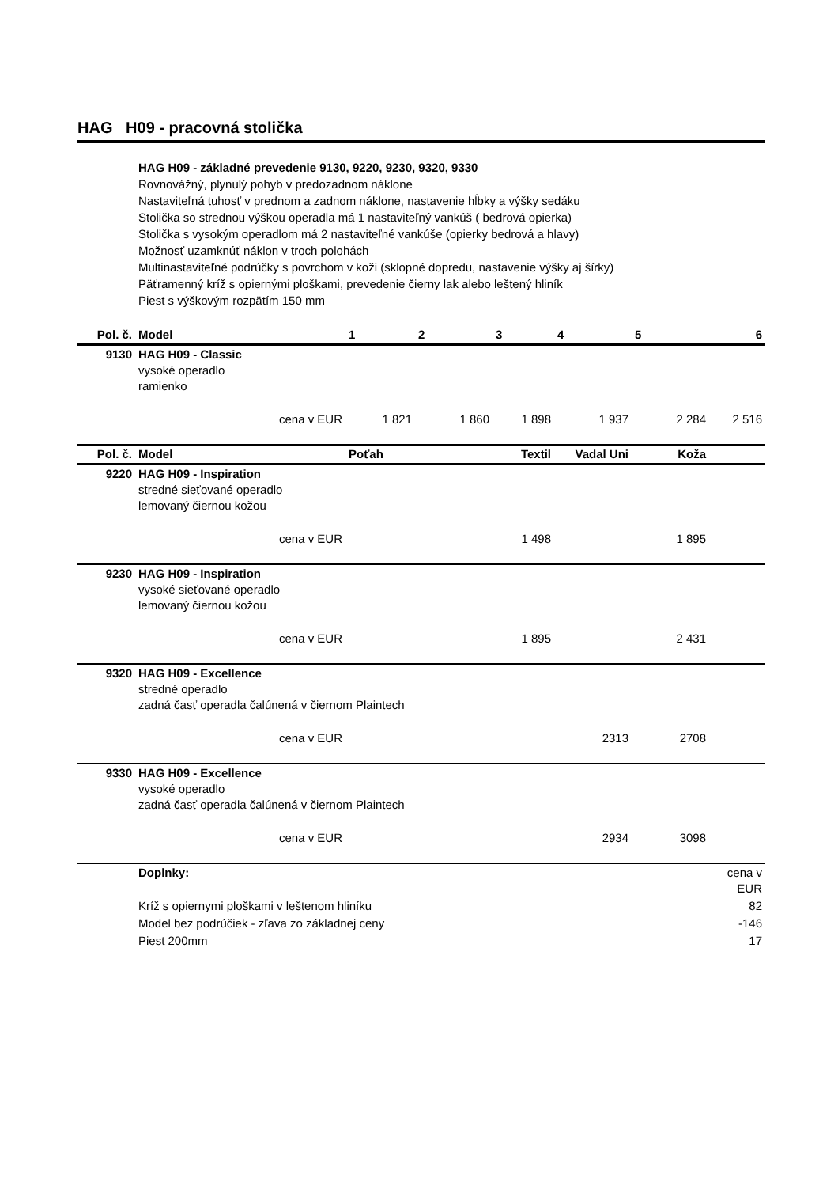HAG H09 - pracovná stolička
HAG H09 - základné prevedenie 9130, 9220, 9230, 9320, 9330
Rovnovážný, plynulý pohyb v predozadnom náklone
Nastaviteľná tuhosť v prednom a zadnom náklone, nastavenie hĺbky a výšky sedáku
Stolička so strednou výškou operadla má 1 nastaviteľný vankúš ( bedrová opierka)
Stolička s vysokým operadlom má 2 nastaviteľné vankúše (opierky bedrová a hlavy)
Možnosť uzamknúť náklon v troch polohách
Multinastaviteľné podrúčky s povrchom v koži (sklopné dopredu, nastavenie výšky aj šírky)
Päťramenný kríž s opiernými ploškami, prevedenie čierny lak alebo leštený hliník
Piest s výškovým rozpätím 150 mm
| Pol. č. | Model | | 1 | 2 | 3 | 4 | 5 | 6 |
| --- | --- | --- | --- | --- | --- | --- | --- | --- |
| 9130 | HAG H09 - Classic vysoké operadlo ramienko | | | | | | | |
| | | cena v EUR | 1 821 | 1 860 | 1 898 | 1 937 | 2 284 | 2 516 |
| Pol. č. | Model | | Poťah | | Textil | Vadal Uni | Koža | |
| 9220 | HAG H09 - Inspiration stredné sieťované operadlo lemovaný čiernou kožou | | | | | | | |
| | | cena v EUR | | | 1 498 | | 1 895 | |
| 9230 | HAG H09 - Inspiration vysoké sieťované operadlo lemovaný čiernou kožou | | | | | | | |
| | | cena v EUR | | | 1 895 | | 2 431 | |
| 9320 | HAG H09 - Excellence stredné operadlo zadná časť operadla čalúnená v čiernom Plaintech | | | | | | | |
| | | cena v EUR | | | | 2313 | 2708 | |
| 9330 | HAG H09 - Excellence vysoké operadlo zadná časť operadla čalúnená v čiernom Plaintech | | | | | | | |
| | | cena v EUR | | | | 2934 | 3098 | |
| | Doplnky: | | | | | | | cena v EUR |
| | Kríž s opiernymi ploškami v leštenom hliníku | | | | | | | 82 |
| | Model bez podrúčiek - zľava zo základnej ceny | | | | | | | -146 |
| | Piest 200mm | | | | | | | 17 |